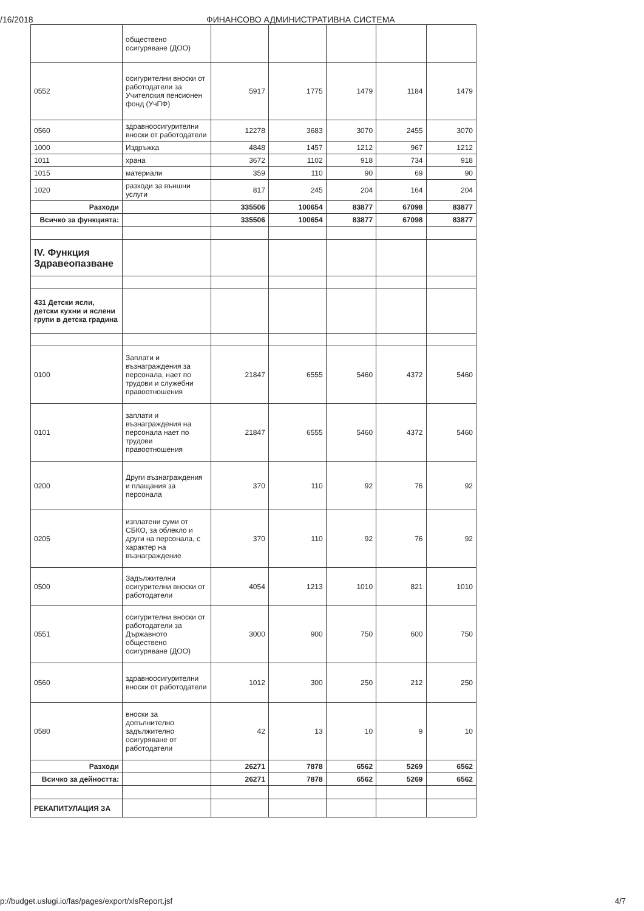/16/2018 ФИНАНСОВО АДМИНИСТРАТИВНА СИСТЕМА
| | обществено осигуряване (ДОО) | | | | | |
| 0552 | осигурителни вноски от работодатели за Учителския пенсионен фонд (УчПФ) | 5917 | 1775 | 1479 | 1184 | 1479 |
| 0560 | здравноосигурителни вноски от работодатели | 12278 | 3683 | 3070 | 2455 | 3070 |
| 1000 | Издръжка | 4848 | 1457 | 1212 | 967 | 1212 |
| 1011 | храна | 3672 | 1102 | 918 | 734 | 918 |
| 1015 | материали | 359 | 110 | 90 | 69 | 90 |
| 1020 | разходи за външни услуги | 817 | 245 | 204 | 164 | 204 |
| Разходи | | 335506 | 100654 | 83877 | 67098 | 83877 |
| Всичко за функцията: | | 335506 | 100654 | 83877 | 67098 | 83877 |
| IV. Функция Здравеопазване | | | | | | |
| 431 Детски ясли, детски кухни и яслени групи в детска градина | | | | | | |
| 0100 | Заплати и възнаграждения за персонала, нает по трудови и служебни правоотношения | 21847 | 6555 | 5460 | 4372 | 5460 |
| 0101 | заплати и възнаграждения на персонала нает по трудови правоотношения | 21847 | 6555 | 5460 | 4372 | 5460 |
| 0200 | Други възнаграждения и плащания за персонала | 370 | 110 | 92 | 76 | 92 |
| 0205 | изплатени суми от СБКО, за облекло и други на персонала, с характер на възнаграждение | 370 | 110 | 92 | 76 | 92 |
| 0500 | Задължителни осигурителни вноски от работодатели | 4054 | 1213 | 1010 | 821 | 1010 |
| 0551 | осигурителни вноски от работодатели за Държавното обществено осигуряване (ДОО) | 3000 | 900 | 750 | 600 | 750 |
| 0560 | здравноосигурителни вноски от работодатели | 1012 | 300 | 250 | 212 | 250 |
| 0580 | вноски за допълнително задължително осигуряване от работодатели | 42 | 13 | 10 | 9 | 10 |
| Разходи | | 26271 | 7878 | 6562 | 5269 | 6562 |
| Всичко за дейността: | | 26271 | 7878 | 6562 | 5269 | 6562 |
| РЕКАПИТУЛАЦИЯ ЗА | | | | | | |
p://budget.uslugi.io/fas/pages/export/xlsReport.jsf 4/7